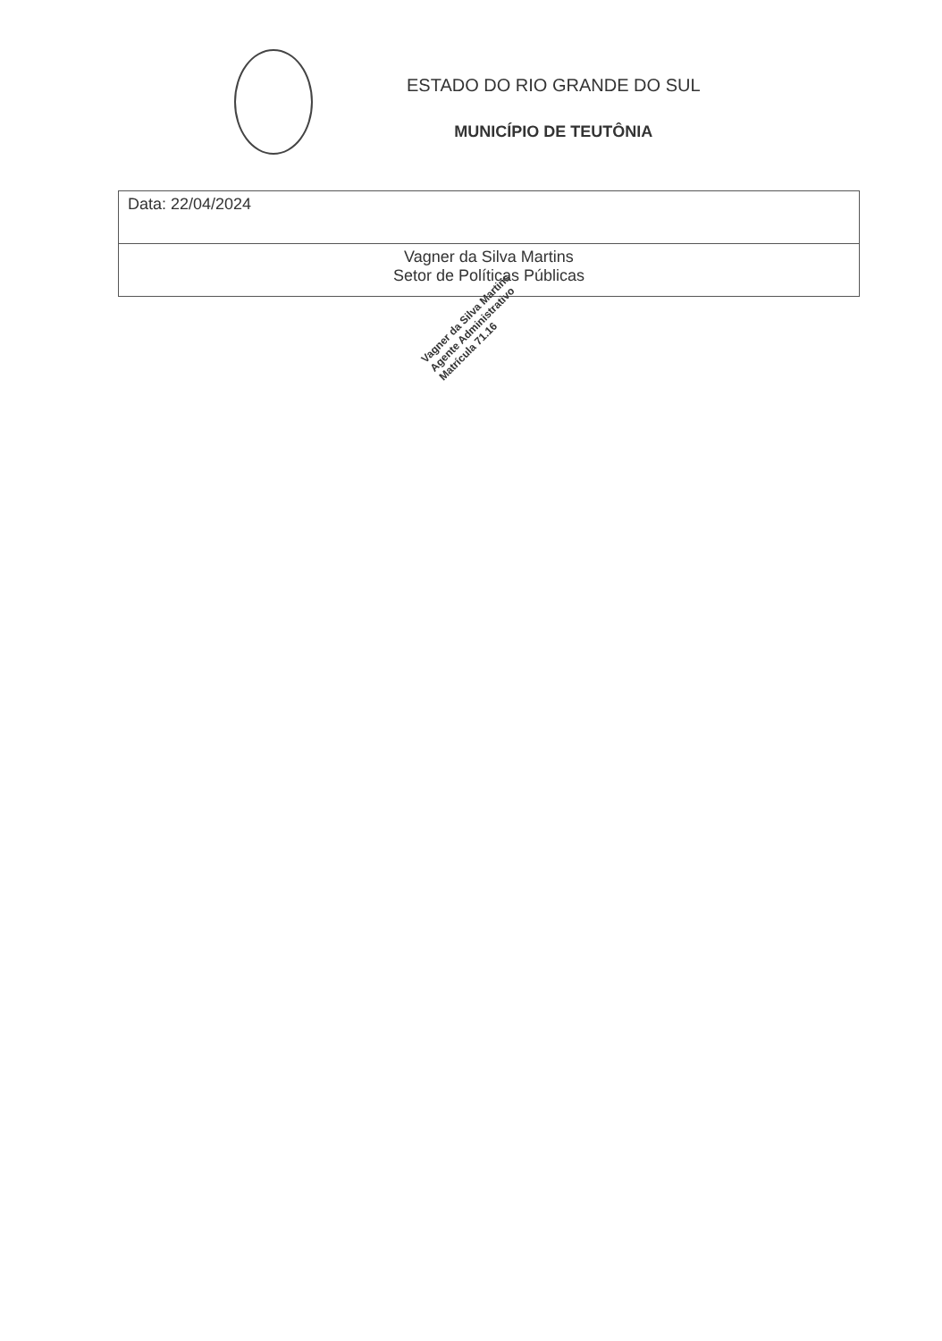ESTADO DO RIO GRANDE DO SUL
MUNICÍPIO DE TEUTÔNIA
| Data: 22/04/2024 |
| Vagner da Silva Martins Setor de Políticas Públicas |
Vagner da Silva Martins
Agente Administrativo
Matrícula 71.16